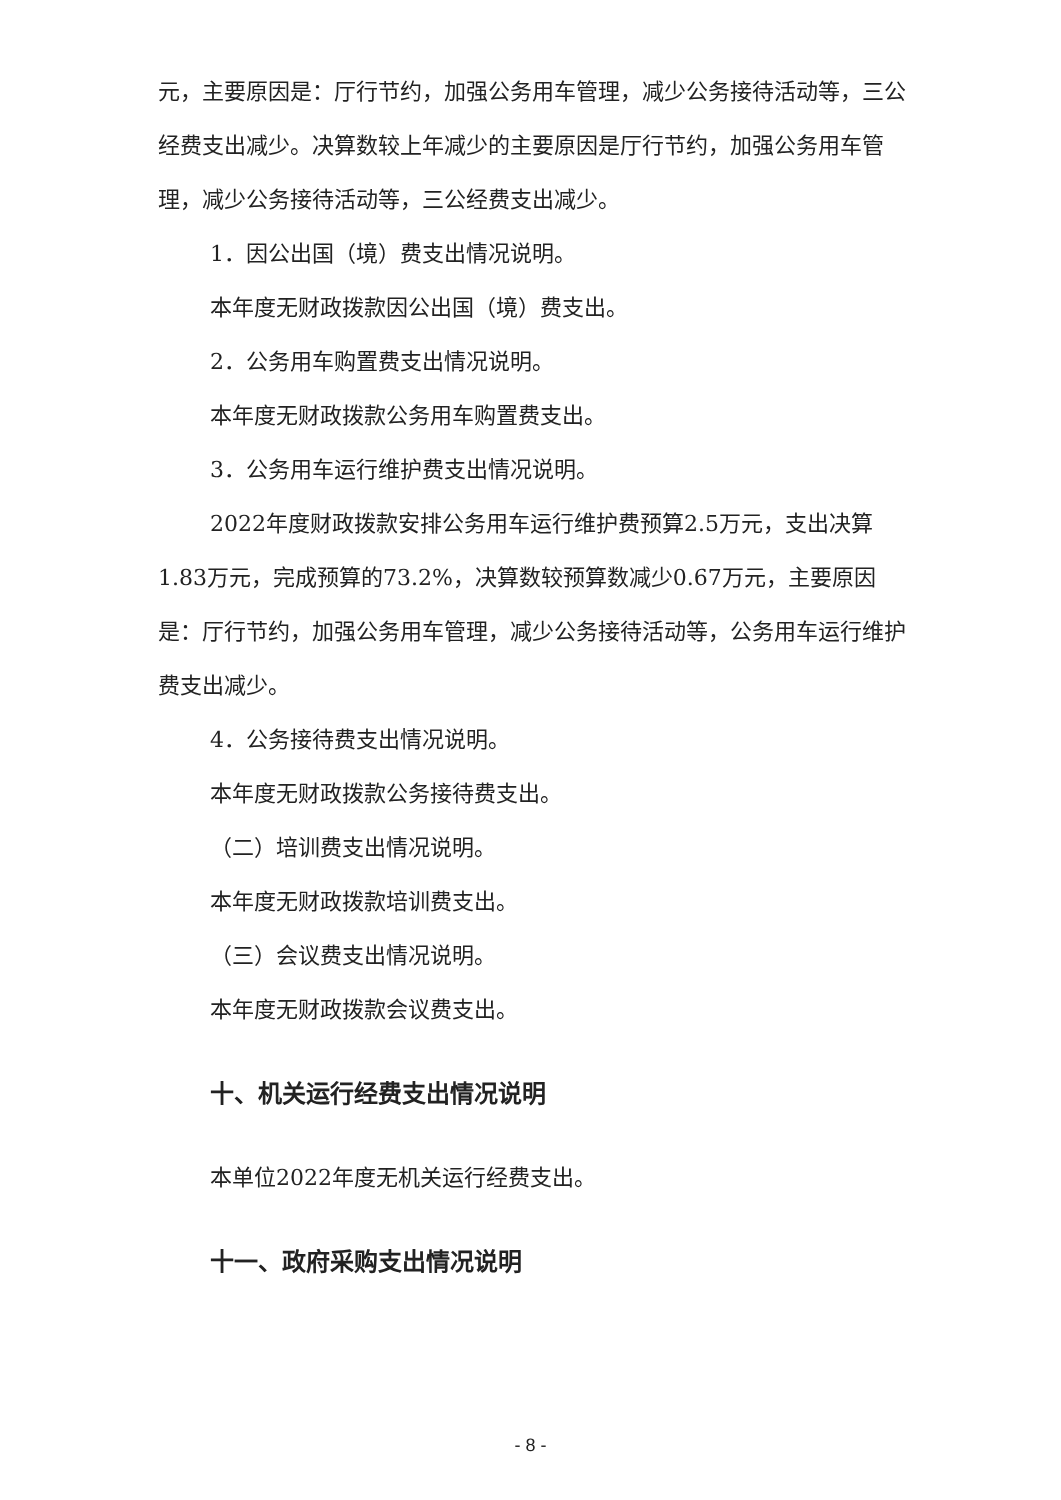元，主要原因是：厅行节约，加强公务用车管理，减少公务接待活动等，三公经费支出减少。决算数较上年减少的主要原因是厅行节约，加强公务用车管理，减少公务接待活动等，三公经费支出减少。
1．因公出国（境）费支出情况说明。
本年度无财政拨款因公出国（境）费支出。
2．公务用车购置费支出情况说明。
本年度无财政拨款公务用车购置费支出。
3．公务用车运行维护费支出情况说明。
2022年度财政拨款安排公务用车运行维护费预算2.5万元，支出决算1.83万元，完成预算的73.2%，决算数较预算数减少0.67万元，主要原因是：厅行节约，加强公务用车管理，减少公务接待活动等，公务用车运行维护费支出减少。
4．公务接待费支出情况说明。
本年度无财政拨款公务接待费支出。
（二）培训费支出情况说明。
本年度无财政拨款培训费支出。
（三）会议费支出情况说明。
本年度无财政拨款会议费支出。
十、机关运行经费支出情况说明
本单位2022年度无机关运行经费支出。
十一、政府采购支出情况说明
- 8 -